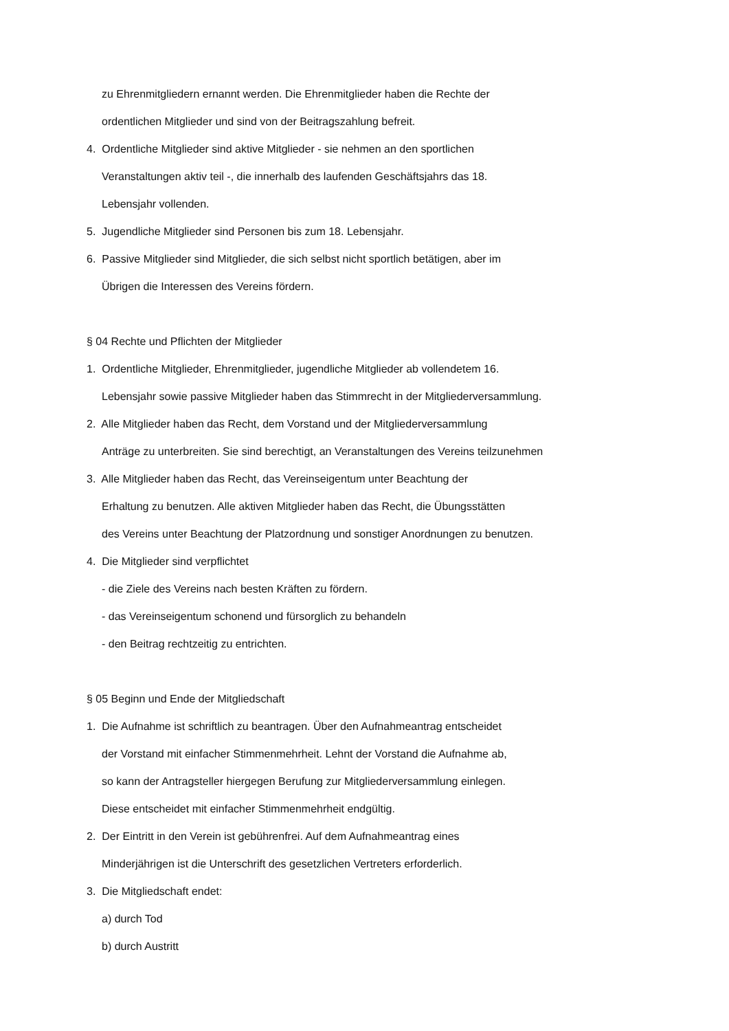zu Ehrenmitgliedern ernannt werden. Die Ehrenmitglieder haben die Rechte der
ordentlichen Mitglieder und sind von der Beitragszahlung befreit.
4. Ordentliche Mitglieder sind aktive Mitglieder - sie nehmen an den sportlichen
Veranstaltungen aktiv teil -, die innerhalb des laufenden Geschäftsjahrs das 18.
Lebensjahr vollenden.
5. Jugendliche Mitglieder sind Personen bis zum 18. Lebensjahr.
6. Passive Mitglieder sind Mitglieder, die sich selbst nicht sportlich betätigen, aber im
Übrigen die Interessen des Vereins fördern.
§ 04 Rechte und Pflichten der Mitglieder
1. Ordentliche Mitglieder, Ehrenmitglieder, jugendliche Mitglieder ab vollendetem 16.
Lebensjahr sowie passive Mitglieder haben das Stimmrecht in der Mitgliederversammlung.
2. Alle Mitglieder haben das Recht, dem Vorstand und der Mitgliederversammlung
Anträge zu unterbreiten. Sie sind berechtigt, an Veranstaltungen des Vereins teilzunehmen
3. Alle Mitglieder haben das Recht, das Vereinseigentum unter Beachtung der
Erhaltung zu benutzen. Alle aktiven Mitglieder haben das Recht, die Übungsstätten
des Vereins unter Beachtung der Platzordnung und sonstiger Anordnungen zu benutzen.
4. Die Mitglieder sind verpflichtet
- die Ziele des Vereins nach besten Kräften zu fördern.
- das Vereinseigentum schonend und fürsorglich zu behandeln
- den Beitrag rechtzeitig zu entrichten.
§ 05 Beginn und Ende der Mitgliedschaft
1. Die Aufnahme ist schriftlich zu beantragen. Über den Aufnahmeantrag entscheidet
der Vorstand mit einfacher Stimmenmehrheit. Lehnt der Vorstand die Aufnahme ab,
so kann der Antragsteller hiergegen Berufung zur Mitgliederversammlung einlegen.
Diese entscheidet mit einfacher Stimmenmehrheit endgültig.
2. Der Eintritt in den Verein ist gebührenfrei. Auf dem Aufnahmeantrag eines
Minderjährigen ist die Unterschrift des gesetzlichen Vertreters erforderlich.
3. Die Mitgliedschaft endet:
a) durch Tod
b) durch Austritt